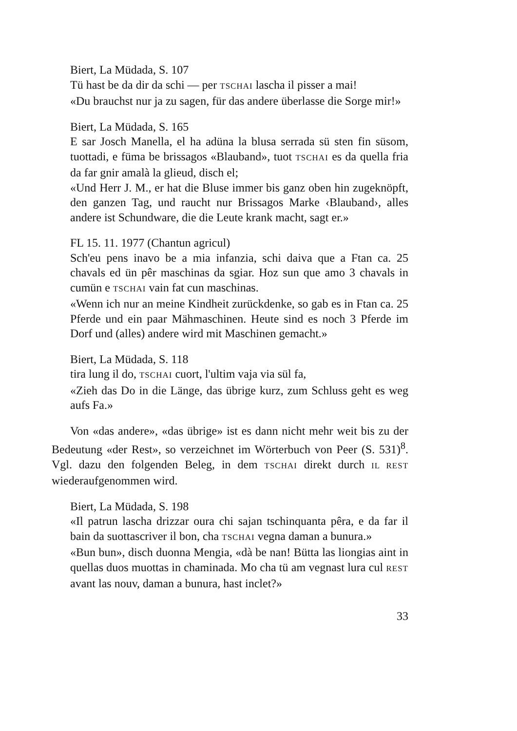Biert, La Müdada, S. 107
Tü hast be da dir da schi — per TSCHAI lascha il pisser a mai!
«Du brauchst nur ja zu sagen, für das andere überlasse die Sorge mir!»
Biert, La Müdada, S. 165
E sar Josch Manella, el ha adüna la blusa serrada sü sten fin süsom, tuottadi, e füma be brissagos «Blauband», tuot TSCHAI es da quella fria da far gnir amalà la glieud, disch el;
«Und Herr J. M., er hat die Bluse immer bis ganz oben hin zugeknöpft, den ganzen Tag, und raucht nur Brissagos Marke ‹Blauband›, alles andere ist Schundware, die die Leute krank macht, sagt er.»
FL 15. 11. 1977 (Chantun agricul)
Sch'eu pens inavo be a mia infanzia, schi daiva que a Ftan ca. 25 chavals ed ün pêr maschinas da sgiar. Hoz sun que amo 3 chavals in cumün e TSCHAI vain fat cun maschinas.
«Wenn ich nur an meine Kindheit zurückdenke, so gab es in Ftan ca. 25 Pferde und ein paar Mähmaschinen. Heute sind es noch 3 Pferde im Dorf und (alles) andere wird mit Maschinen gemacht.»
Biert, La Müdada, S. 118
tira lung il do, TSCHAI cuort, l'ultim vaja via sül fa,
«Zieh das Do in die Länge, das übrige kurz, zum Schluss geht es weg aufs Fa.»
Von «das andere», «das übrige» ist es dann nicht mehr weit bis zu der Bedeutung «der Rest», so verzeichnet im Wörterbuch von Peer (S. 531)<sup>8</sup>. Vgl. dazu den folgenden Beleg, in dem TSCHAI direkt durch IL REST wiederaufgenommen wird.
Biert, La Müdada, S. 198
«Il patrun lascha drizzar oura chi sajan tschinquanta pêra, e da far il bain da suottascriver il bon, cha TSCHAI vegna daman a bunura.»
«Bun bun», disch duonna Mengia, «dà be nan! Bütta las liongias aint in quellas duos muottas in chaminada. Mo cha tü am vegnast lura cul REST avant las nouv, daman a bunura, hast inclet?»
33